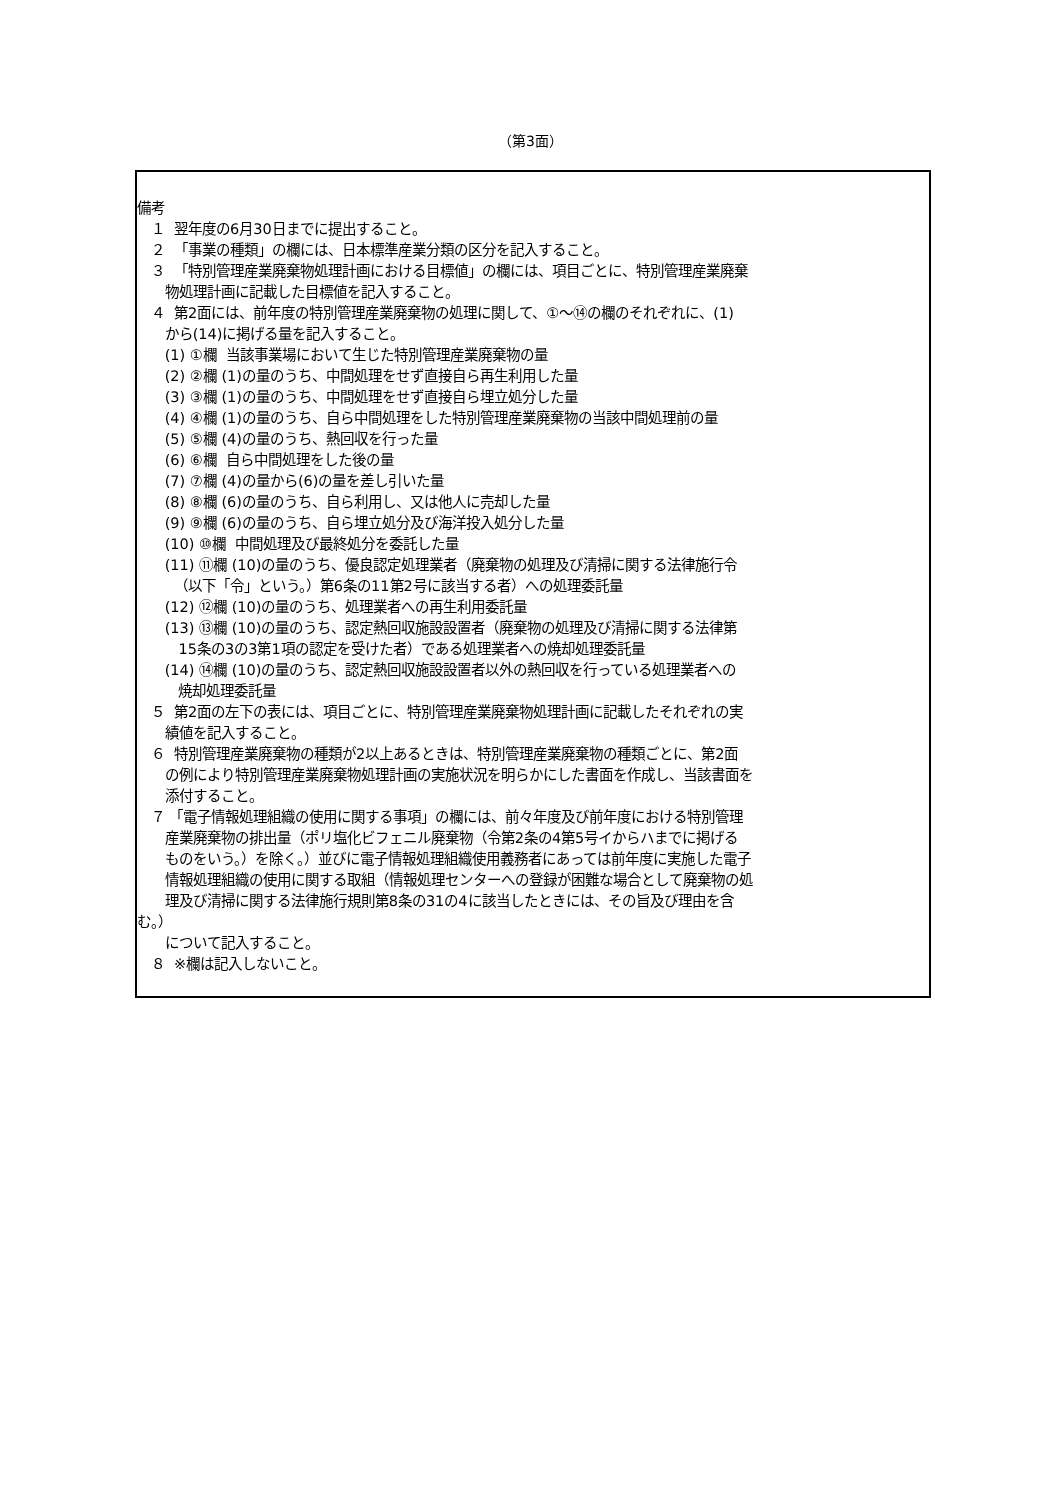（第3面）
備考
１ 翌年度の6月30日までに提出すること。
２ 「事業の種類」の欄には、日本標準産業分類の区分を記入すること。
３ 「特別管理産業廃棄物処理計画における目標値」の欄には、項目ごとに、特別管理産業廃棄
物処理計画に記載した目標値を記入すること。
４ 第2面には、前年度の特別管理産業廃棄物の処理に関して、①～⑭の欄のそれぞれに、(1)
から(14)に掲げる量を記入すること。
(1) ①欄 当該事業場において生じた特別管理産業廃棄物の量
(2) ②欄 (1)の量のうち、中間処理をせず直接自ら再生利用した量
(3) ③欄 (1)の量のうち、中間処理をせず直接自ら埋立処分した量
(4) ④欄 (1)の量のうち、自ら中間処理をした特別管理産業廃棄物の当該中間処理前の量
(5) ⑤欄 (4)の量のうち、熱回収を行った量
(6) ⑥欄 自ら中間処理をした後の量
(7) ⑦欄 (4)の量から(6)の量を差し引いた量
(8) ⑧欄 (6)の量のうち、自ら利用し、又は他人に売却した量
(9) ⑨欄 (6)の量のうち、自ら埋立処分及び海洋投入処分した量
(10) ⑩欄 中間処理及び最終処分を委託した量
(11) ⑪欄 (10)の量のうち、優良認定処理業者（廃棄物の処理及び清掃に関する法律施行令
（以下「令」という。）第6条の11第2号に該当する者）への処理委託量
(12) ⑫欄 (10)の量のうち、処理業者への再生利用委託量
(13) ⑬欄 (10)の量のうち、認定熱回収施設設置者（廃棄物の処理及び清掃に関する法律第
15条の3の3第1項の認定を受けた者）である処理業者への焼却処理委託量
(14) ⑭欄 (10)の量のうち、認定熱回収施設設置者以外の熱回収を行っている処理業者への
焼却処理委託量
５ 第2面の左下の表には、項目ごとに、特別管理産業廃棄物処理計画に記載したそれぞれの実
績値を記入すること。
６ 特別管理産業廃棄物の種類が2以上あるときは、特別管理産業廃棄物の種類ごとに、第2面
の例により特別管理産業廃棄物処理計画の実施状況を明らかにした書面を作成し、当該書面を
添付すること。
７ 「電子情報処理組織の使用に関する事項」の欄には、前々年度及び前年度における特別管理
産業廃棄物の排出量（ポリ塩化ビフェニル廃棄物（令第2条の4第5号イからハまでに掲げる
ものをいう。）を除く。）並びに電子情報処理組織使用義務者にあっては前年度に実施した電子
情報処理組織の使用に関する取組（情報処理センターへの登録が困難な場合として廃棄物の処
理及び清掃に関する法律施行規則第8条の31の4に該当したときには、その旨及び理由を含
む。）
について記入すること。
８ ※欄は記入しないこと。